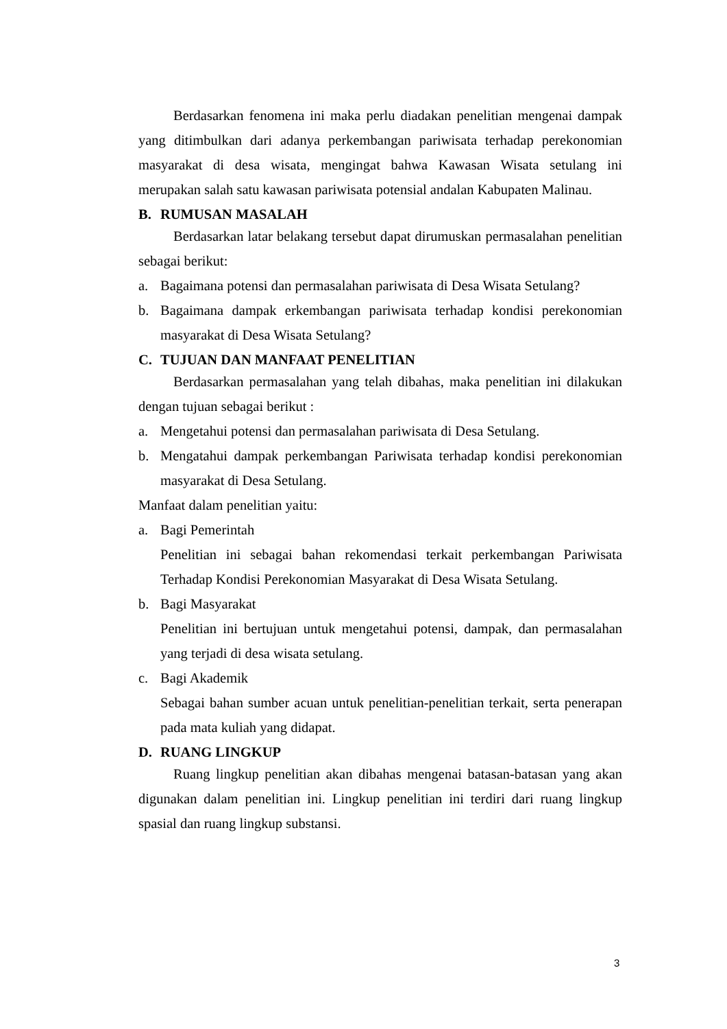Berdasarkan fenomena ini maka perlu diadakan penelitian mengenai dampak yang ditimbulkan dari adanya perkembangan pariwisata terhadap perekonomian masyarakat di desa wisata, mengingat bahwa Kawasan Wisata setulang ini merupakan salah satu kawasan pariwisata potensial andalan Kabupaten Malinau.
B. RUMUSAN MASALAH
Berdasarkan latar belakang tersebut dapat dirumuskan permasalahan penelitian sebagai berikut:
a. Bagaimana potensi dan permasalahan pariwisata di Desa Wisata Setulang?
b. Bagaimana dampak erkembangan pariwisata terhadap kondisi perekonomian masyarakat di Desa Wisata Setulang?
C. TUJUAN DAN MANFAAT PENELITIAN
Berdasarkan permasalahan yang telah dibahas, maka penelitian ini dilakukan dengan tujuan sebagai berikut :
a. Mengetahui potensi dan permasalahan pariwisata di Desa Setulang.
b. Mengatahui dampak perkembangan Pariwisata terhadap kondisi perekonomian masyarakat di Desa Setulang.
Manfaat dalam penelitian yaitu:
a. Bagi Pemerintah
Penelitian ini sebagai bahan rekomendasi terkait perkembangan Pariwisata Terhadap Kondisi Perekonomian Masyarakat di Desa Wisata Setulang.
b. Bagi Masyarakat
Penelitian ini bertujuan untuk mengetahui potensi, dampak, dan permasalahan yang terjadi di desa wisata setulang.
c. Bagi Akademik
Sebagai bahan sumber acuan untuk penelitian-penelitian terkait, serta penerapan pada mata kuliah yang didapat.
D. RUANG LINGKUP
Ruang lingkup penelitian akan dibahas mengenai batasan-batasan yang akan digunakan dalam penelitian ini. Lingkup penelitian ini terdiri dari ruang lingkup spasial dan ruang lingkup substansi.
3